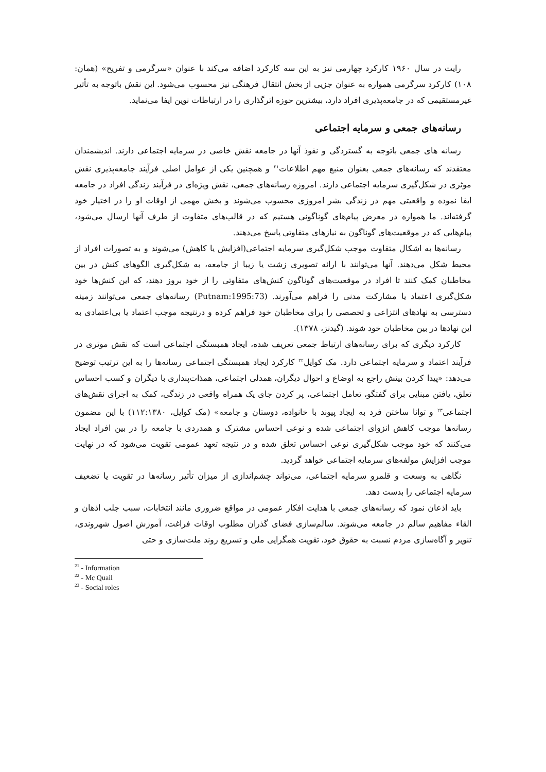رایت در سال ۱۹۶۰ کارکرد چهارمی نیز به این سه کارکرد اضافه می‌کند با عنوان «سرگرمی و تفریح» (همان: ۱۰۸) کارکرد سرگرمی همواره به عنوان جزیی از بخش انتقال فرهنگی نیز محسوب می‌شود. این نقش باتوجه به تأثیر غیرمستقیمی که در جامعه‌پذیری افراد دارد، بیشترین حوزه اثرگذاری را در ارتباطات نوین ایفا می‌نماید.
رسانه‌های جمعی و سرمایه اجتماعی
رسانه های جمعی باتوجه به گستردگی و نفوذ آنها در جامعه نقش خاصی در سرمایه اجتماعی دارند. اندیشمندان معتقدند که رسانه‌های جمعی بعنوان منبع مهم اطلاعات<sup>۲۱</sup> و همچنین یکی از عوامل اصلی فرآیند جامعه‌پذیری نقش موثری در شکل‌گیری سرمایه اجتماعی دارند. امروزه رسانه‌های جمعی، نقش ویژه‌ای در فرآیند زندگی افراد در جامعه ایفا نموده و واقعیتی مهم در زندگی بشر امروزی محسوب می‌شوند و بخش مهمی از اوقات او را در اختیار خود گرفته‌اند. ما همواره در معرض پیام‌های گوناگونی هستیم که در قالب‌های متفاوت از طرف آنها ارسال می‌شود، پیام‌هایی که در موقعیت‌های گوناگون به نیازهای متفاوتی پاسخ می‌دهند.
رسانه‌ها به اشکال متفاوت موجب شکل‌گیری سرمایه اجتماعی(افزایش یا کاهش) می‌شوند و به تصورات افراد از محیط شکل می‌دهند. آنها می‌توانند با ارائه تصویری زشت یا زیبا از جامعه، به شکل‌گیری الگوهای کنش در بین مخاطبان کمک کنند تا افراد در موقعیت‌های گوناگون کنش‌های متفاوتی را از خود بروز دهند، که این کنش‌ها خود شکل‌گیری اعتماد یا مشارکت مدنی را فراهم می‌آورند. (Putnam:1995:73) رسانه‌های جمعی می‌توانند زمینه دسترسی به نهادهای انتزاعی و تخصصی را برای مخاطبان خود فراهم کرده و درنتیجه موجب اعتماد یا بی‌اعتمادی به این نهادها در بین مخاطبان خود شوند. (گیدنز، ۱۳۷۸).
کارکرد دیگری که برای رسانه‌های ارتباط جمعی تعریف شده، ایجاد همبستگی اجتماعی است که نقش موثری در فرآیند اعتماد و سرمایه اجتماعی دارد. مک کوایل<sup>۲۲</sup> کارکرد ایجاد همبستگی اجتماعی رسانه‌ها را به این ترتیب توضیح می‌دهد: «پیدا کردن بینش راجع به اوضاع و احوال دیگران، همدلی اجتماعی، همذات‌پنداری با دیگران و کسب احساس تعلق، یافتن مبنایی برای گفتگو، تعامل اجتماعی، پر کردن جای یک همراه واقعی در زندگی، کمک به اجرای نقش‌های اجتماعی<sup>۲۳</sup> و توانا ساختن فرد به ایجاد پیوند با خانواده، دوستان و جامعه» (مک کوایل، ۱۱۲:۱۳۸۰) با این مضمون رسانه‌ها موجب کاهش انزوای اجتماعی شده و نوعی احساس مشترک و همدردی با جامعه را در بین افراد ایجاد می‌کنند که خود موجب شکل‌گیری نوعی احساس تعلق شده و در نتیجه تعهد عمومی تقویت می‌شود که در نهایت موجب افزایش مولفه‌های سرمایه اجتماعی خواهد گردید.
نگاهی به وسعت و قلمرو سرمایه اجتماعی، می‌تواند چشم‌اندازی از میزان تأثیر رسانه‌ها در تقویت یا تضعیف سرمایه اجتماعی را بدست دهد.
باید اذعان نمود که رسانه‌های جمعی با هدایت افکار عمومی در مواقع ضروری مانند انتخابات، سبب جلب اذهان و القاء مفاهیم سالم در جامعه می‌شوند. سالم‌سازی فضای گذران مطلوب اوقات فراغت، آموزش اصول شهروندی، تنویر و آگاه‌سازی مردم نسبت به حقوق خود، تقویت همگرایی ملی و تسریع روند ملت‌سازی و حتی
<sup>21</sup> - Information
<sup>22</sup> - Mc Quail
<sup>23</sup> - Social roles